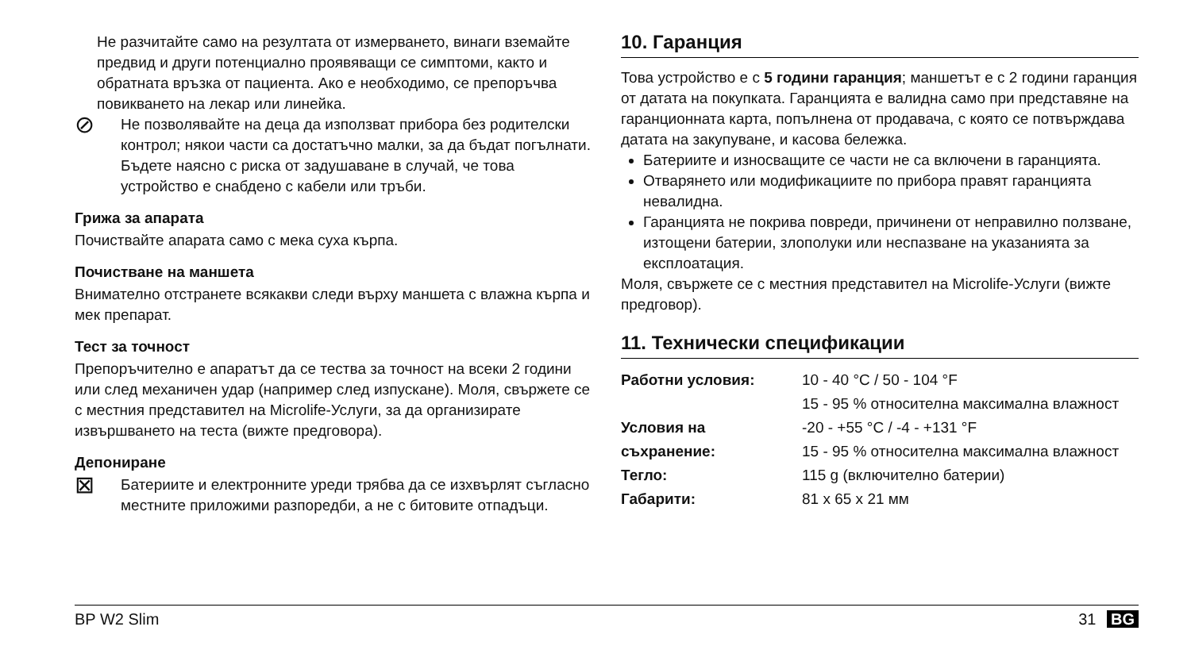Не разчитайте само на резултата от измерването, винаги вземайте предвид и други потенциално проявяващи се симптоми, както и обратната връзка от пациента. Ако е необходимо, се препоръчва повикването на лекар или линейка.
⊘
Не позволявайте на деца да използват прибора без родителски контрол; някои части са достатъчно малки, за да бъдат погълнати. Бъдете наясно с риска от задушаване в случай, че това устройство е снабдено с кабели или тръби.
Грижа за апарата
Почиствайте апарата само с мека суха кърпа.
Почистване на маншета
Внимателно отстранете всякакви следи върху маншета с влажна кърпа и мек препарат.
Тест за точност
Препоръчително е апаратът да се тества за точност на всеки 2 години или след механичен удар (например след изпускане). Моля, свържете се с местния представител на Microlife-Услуги, за да организирате извършването на теста (вижте предговора).
Депониране
⊠
Батериите и електронните уреди трябва да се изхвърлят съгласно местните приложими разпоредби, а не с битовите отпадъци.
10. Гаранция
Това устройство е с 5 години гаранция; маншетът е с 2 години гаранция от датата на покупката. Гаранцията е валидна само при представяне на гаранционната карта, попълнена от продавача, с която се потвърждава датата на закупуване, и касова бележка.
Батериите и износващите се части не са включени в гаранцията.
Отварянето или модификациите по прибора правят гаранцията невалидна.
Гаранцията не покрива повреди, причинени от неправилно ползване, изтощени батерии, злополуки или неспазване на указанията за експлоатация.
Моля, свържете се с местния представител на Microlife-Услуги (вижте предговор).
11. Технически спецификации
| Работни условия: | 10 - 40 °C / 50 - 104 °F 15 - 95 % относителна максимална влажност |
| Условия на съхранение: | -20 - +55 °C / -4 - +131 °F 15 - 95 % относителна максимална влажност |
| Тегло: | 115 g (включително батерии) |
| Габарити: | 81 x 65 x 21 мм |
BP W2 Slim 31 BG